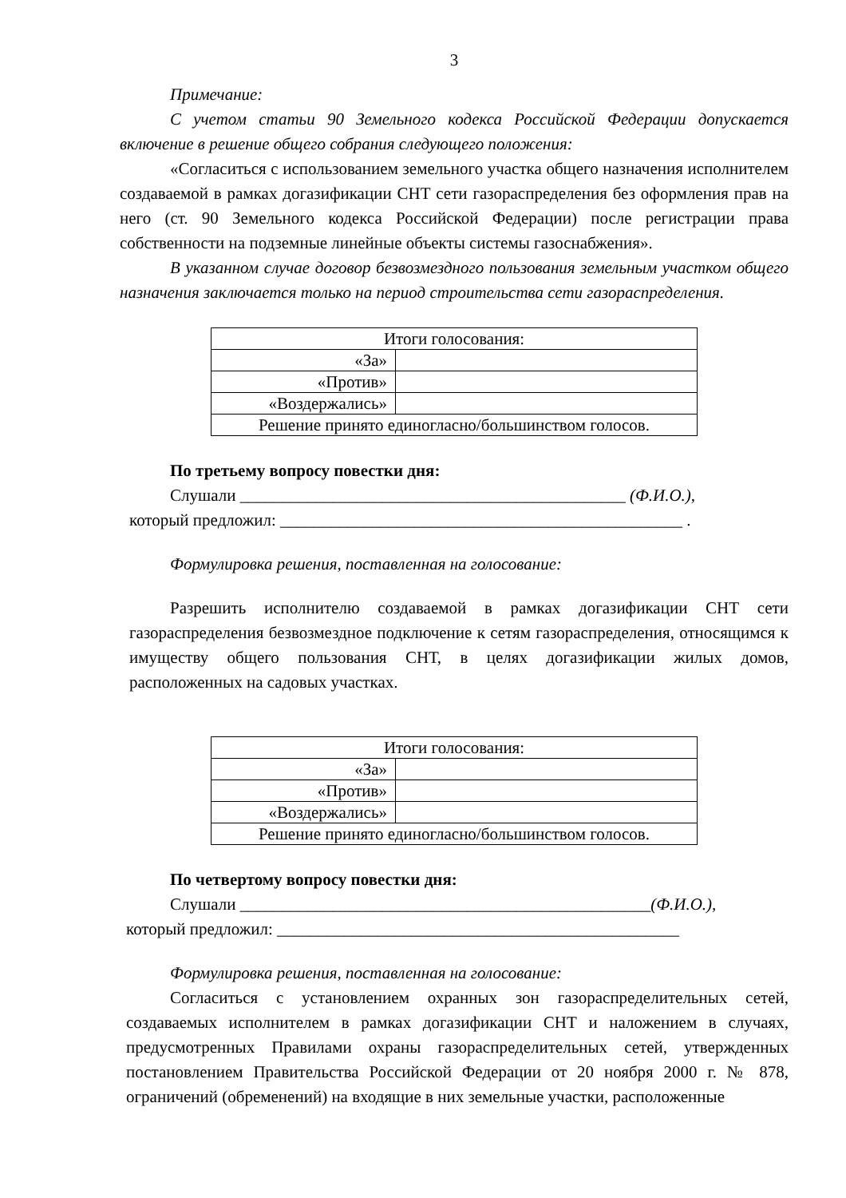3
Примечание:
С учетом статьи 90 Земельного кодекса Российской Федерации допускается включение в решение общего собрания следующего положения:
«Согласиться с использованием земельного участка общего назначения исполнителем создаваемой в рамках догазификации СНТ сети газораспределения без оформления прав на него (ст. 90 Земельного кодекса Российской Федерации) после регистрации права собственности на подземные линейные объекты системы газоснабжения».
В указанном случае договор безвозмездного пользования земельным участком общего назначения заключается только на период строительства сети газораспределения.
| Итоги голосования: | |
| «За» | |
| «Против» | |
| «Воздержались» | |
| Решение принято единогласно/большинством голосов. | |
По третьему вопросу повестки дня:
Слушали ______________________________________________ (Ф.И.О.),
который предложил: ________________________________________________ .
Формулировка решения, поставленная на голосование:
Разрешить исполнителю создаваемой в рамках догазификации СНТ сети газораспределения безвозмездное подключение к сетям газораспределения, относящимся к имуществу общего пользования СНТ, в целях догазификации жилых домов, расположенных на садовых участках.
| Итоги голосования: | |
| «За» | |
| «Против» | |
| «Воздержались» | |
| Решение принято единогласно/большинством голосов. | |
По четвертому вопросу повестки дня:
Слушали _________________________________________________(Ф.И.О.),
который предложил: ________________________________________________
Формулировка решения, поставленная на голосование:
Согласиться с установлением охранных зон газораспределительных сетей, создаваемых исполнителем в рамках догазификации СНТ и наложением в случаях, предусмотренных Правилами охраны газораспределительных сетей, утвержденных постановлением Правительства Российской Федерации от 20 ноября 2000 г. № 878, ограничений (обременений) на входящие в них земельные участки, расположенные